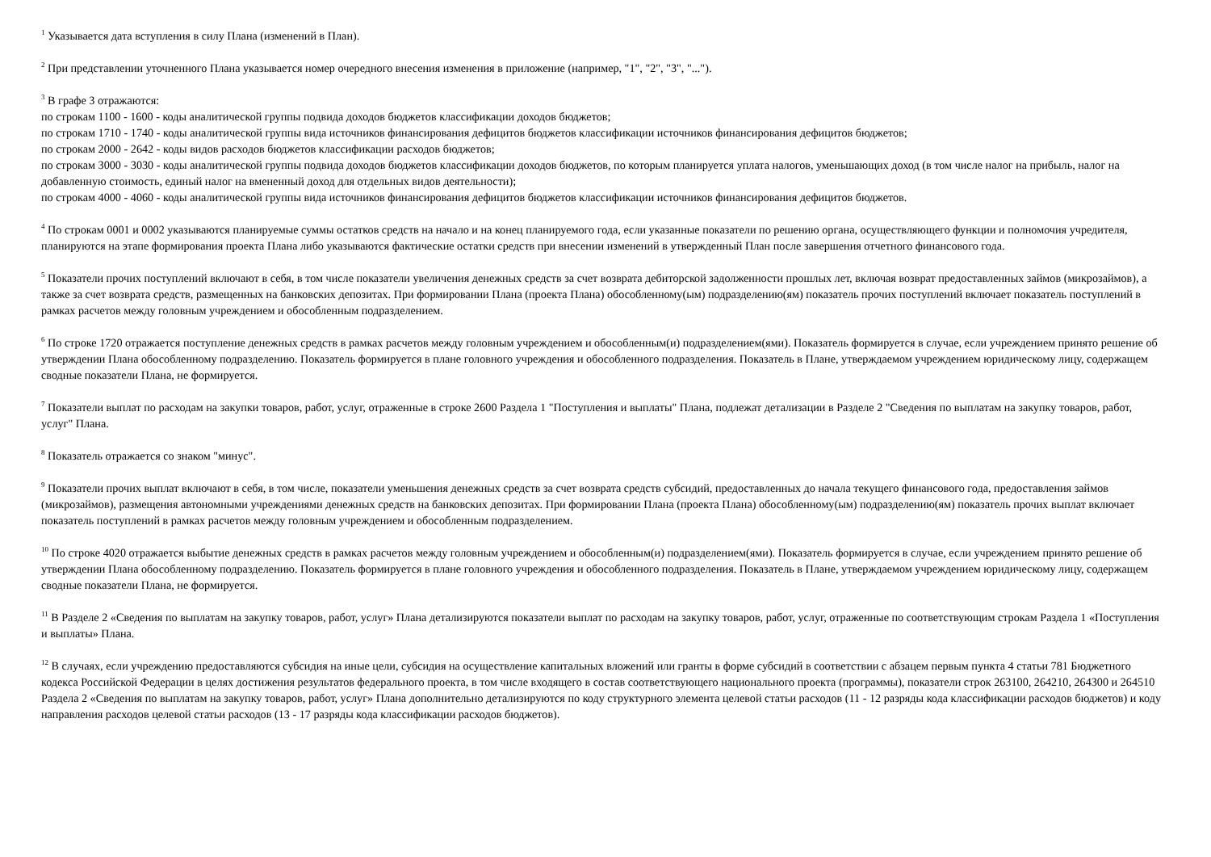<sup>1</sup> Указывается дата вступления в силу Плана (изменений в План).
<sup>2</sup> При представлении уточненного Плана указывается номер очередного внесения изменения в приложение (например, "1", "2", "3", "...").
<sup>3</sup> В графе 3 отражаются:
по строкам 1100 - 1600 - коды аналитической группы подвида доходов бюджетов классификации доходов бюджетов;
по строкам 1710 - 1740 - коды аналитической группы вида источников финансирования дефицитов бюджетов классификации источников финансирования дефицитов бюджетов;
по строкам 2000 - 2642 - коды видов расходов бюджетов классификации расходов бюджетов;
по строкам 3000 - 3030 - коды аналитической группы подвида доходов бюджетов классификации доходов бюджетов, по которым планируется уплата налогов, уменьшающих доход (в том числе налог на прибыль, налог на добавленную стоимость, единый налог на вмененный доход для отдельных видов деятельности);
по строкам 4000 - 4060 - коды аналитической группы вида источников финансирования дефицитов бюджетов классификации источников финансирования дефицитов бюджетов.
<sup>4</sup> По строкам 0001 и 0002 указываются планируемые суммы остатков средств на начало и на конец планируемого года, если указанные показатели по решению органа, осуществляющего функции и полномочия учредителя, планируются на этапе формирования проекта Плана либо указываются фактические остатки средств при внесении изменений в утвержденный План после завершения отчетного финансового года.
<sup>5</sup> Показатели прочих поступлений включают в себя, в том числе показатели увеличения денежных средств за счет возврата дебиторской задолженности прошлых лет, включая возврат предоставленных займов (микрозаймов), а также за счет возврата средств, размещенных на банковских депозитах. При формировании Плана (проекта Плана) обособленному(ым) подразделению(ям) показатель прочих поступлений включает показатель поступлений в рамках расчетов между головным учреждением и обособленным подразделением.
<sup>6</sup> По строке 1720 отражается поступление денежных средств в рамках расчетов между головным учреждением и обособленным(и) подразделением(ями). Показатель формируется в случае, если учреждением принято решение об утверждении Плана обособленному подразделению. Показатель формируется в плане головного учреждения и обособленного подразделения. Показатель в Плане, утверждаемом учреждением юридическому лицу, содержащем сводные показатели Плана, не формируется.
<sup>7</sup> Показатели выплат по расходам на закупки товаров, работ, услуг, отраженные в строке 2600 Раздела 1 "Поступления и выплаты" Плана, подлежат детализации в Разделе 2 "Сведения по выплатам на закупку товаров, работ, услуг" Плана.
<sup>8</sup> Показатель отражается со знаком "минус".
<sup>9</sup> Показатели прочих выплат включают в себя, в том числе, показатели уменьшения денежных средств за счет возврата средств субсидий, предоставленных до начала текущего финансового года, предоставления займов (микрозаймов), размещения автономными учреждениями денежных средств на банковских депозитах. При формировании Плана (проекта Плана) обособленному(ым) подразделению(ям) показатель прочих выплат включает показатель поступлений в рамках расчетов между головным учреждением и обособленным подразделением.
<sup>10</sup> По строке 4020 отражается выбытие денежных средств в рамках расчетов между головным учреждением и обособленным(и) подразделением(ями). Показатель формируется в случае, если учреждением принято решение об утверждении Плана обособленному подразделению. Показатель формируется в плане головного учреждения и обособленного подразделения. Показатель в Плане, утверждаемом учреждением юридическому лицу, содержащем сводные показатели Плана, не формируется.
<sup>11</sup> В Разделе 2 «Сведения по выплатам на закупку товаров, работ, услуг» Плана детализируются показатели выплат по расходам на закупку товаров, работ, услуг, отраженные по соответствующим строкам Раздела 1 «Поступления и выплаты» Плана.
<sup>12</sup> В случаях, если учреждению предоставляются субсидия на иные цели, субсидия на осуществление капитальных вложений или гранты в форме субсидий в соответствии с абзацем первым пункта 4 статьи 781 Бюджетного кодекса Российской Федерации в целях достижения результатов федерального проекта, в том числе входящего в состав соответствующего национального проекта (программы), показатели строк 263100, 264210, 264300 и 264510 Раздела 2 «Сведения по выплатам на закупку товаров, работ, услуг» Плана дополнительно детализируются по коду структурного элемента целевой статьи расходов (11 - 12 разряды кода классификации расходов бюджетов) и коду направления расходов целевой статьи расходов (13 - 17 разряды кода классификации расходов бюджетов).